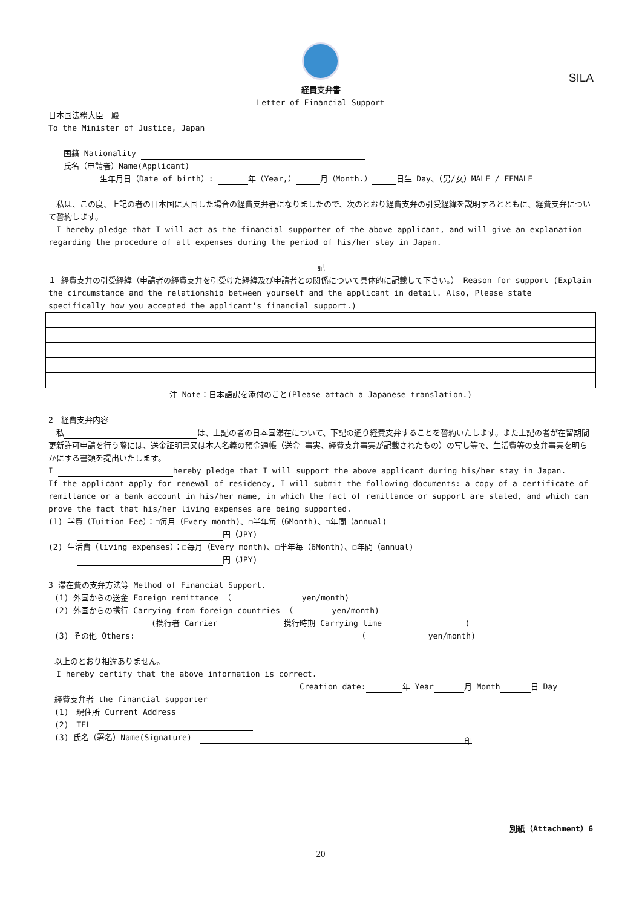SILA
経費支弁書
Letter of Financial Support
日本国法務大臣　殿
To the Minister of Justice, Japan
国籍 Nationality
氏名（申請者）Name(Applicant)
生年月日（Date of birth）: 年（Year,） 月（Month.） 日生 Day、（男/女）MALE / FEMALE
　私は、この度、上記の者の日本国に入国した場合の経費支弁者になりましたので、次のとおり経費支弁の引受経緯を説明するとともに、経費支弁について誓約します。
　I hereby pledge that I will act as the financial supporter of the above applicant, and will give an explanation regarding the procedure of all expenses during the period of his/her stay in Japan.
記
１ 経費支弁の引受経緯（申請者の経費支弁を引受けた経緯及び申請者との関係について具体的に記載して下さい。） Reason for support (Explain the circumstance and the relationship between yourself and the applicant in detail. Also, Please state specifically how you accepted the applicant's financial support.)
注 Note：日本語訳を添付のこと(Please attach a Japanese translation.)
2　経費支弁内容
　私 は、上記の者の日本国滞在について、下記の通り経費支弁することを誓約いたします。また上記の者が在留期間更新許可申請を行う際には、送金証明書又は本人名義の預金通帳（送金 事実、経費支弁事実が記載されたもの）の写し等で、生活費等の支弁事実を明らかにする書類を提出いたします。
I hereby pledge that I will support the above applicant during his/her stay in Japan.
If the applicant apply for renewal of residency, I will submit the following documents: a copy of a certificate of remittance or a bank account in his/her name, in which the fact of remittance or support are stated, and which can prove the fact that his/her living expenses are being supported.
(1) 学費（Tuition Fee）：☐毎月（Every month)、☐半年毎（6Month)、☐年間（annual)
円（JPY)
(2) 生活費（living expenses）：☐毎月（Every month)、☐半年毎（6Month)、☐年間（annual)
円（JPY)
3 滞在費の支弁方法等 Method of Financial Support.
(1) 外国からの送金 Foreign remittance （　　　　　　　　　yen/month)
(2) 外国からの携行 Carrying from foreign countries （　　　　　yen/month)
(携行者 Carrier 携行時期 Carrying time )
(3) その他 Others: （　　　　　　　　yen/month)
以上のとおり相違ありません。
　I hereby certify that the above information is correct.
Creation date: 年 Year 月 Month 日 Day
経費支弁者 the financial supporter
(1)　現住所 Current Address　
(2)　TEL　
(3) 氏名（署名）Name(Signature)　印　　
別紙（Attachment）6
20